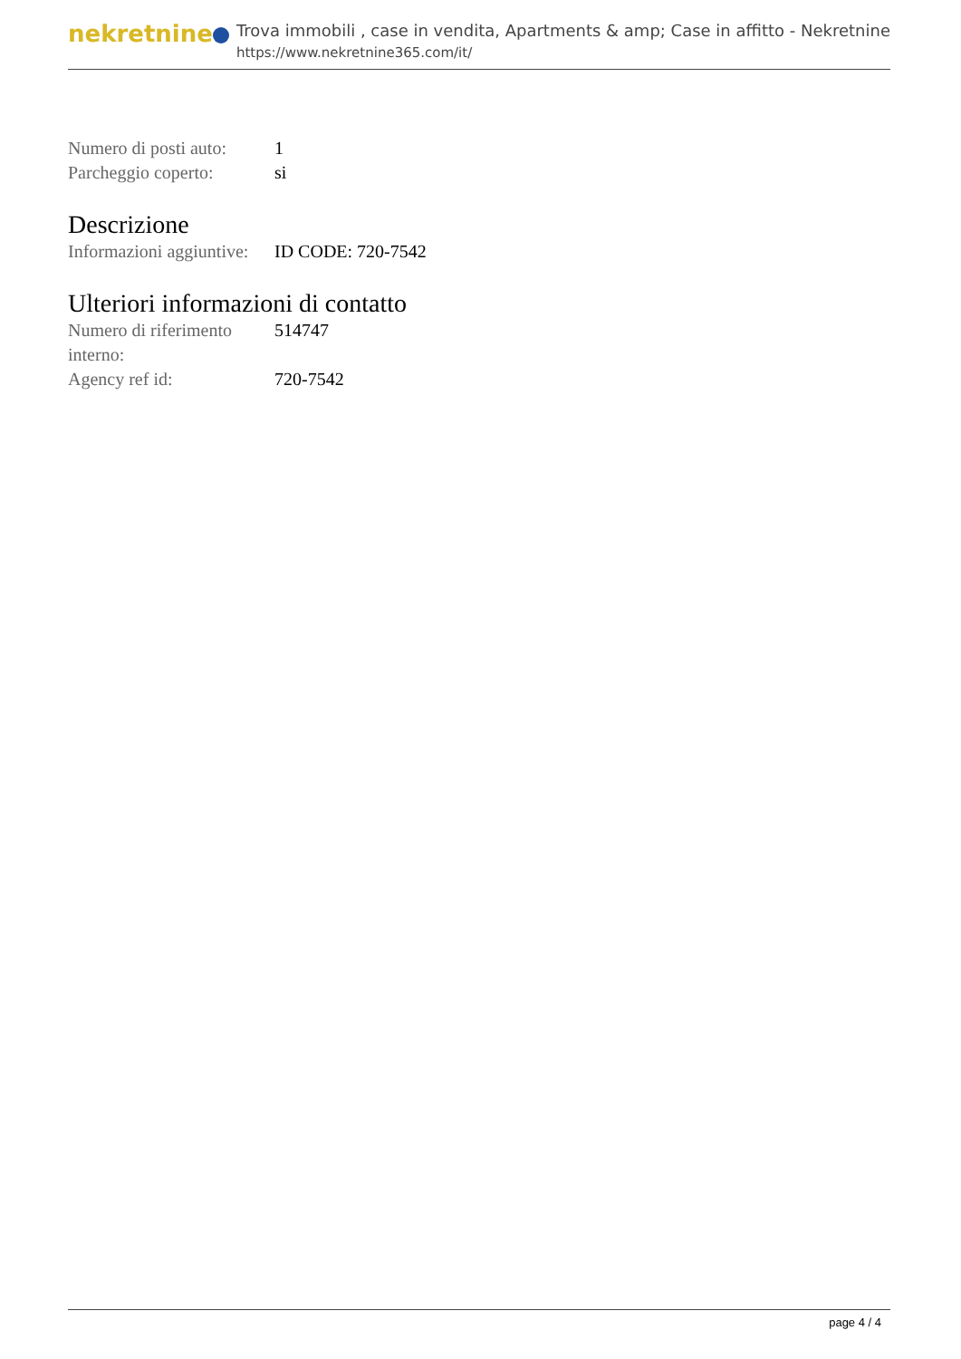nekretnine
Trova immobili , case in vendita, Apartments & amp; Case in affitto - Nekretnine
https://www.nekretnine365.com/it/
| Numero di posti auto: | 1 |
| Parcheggio coperto: | si |
Descrizione
| Informazioni aggiuntive: | ID CODE: 720-7542 |
Ulteriori informazioni di contatto
| Numero di riferimento interno: | 514747 |
| Agency ref id: | 720-7542 |
page 4 / 4